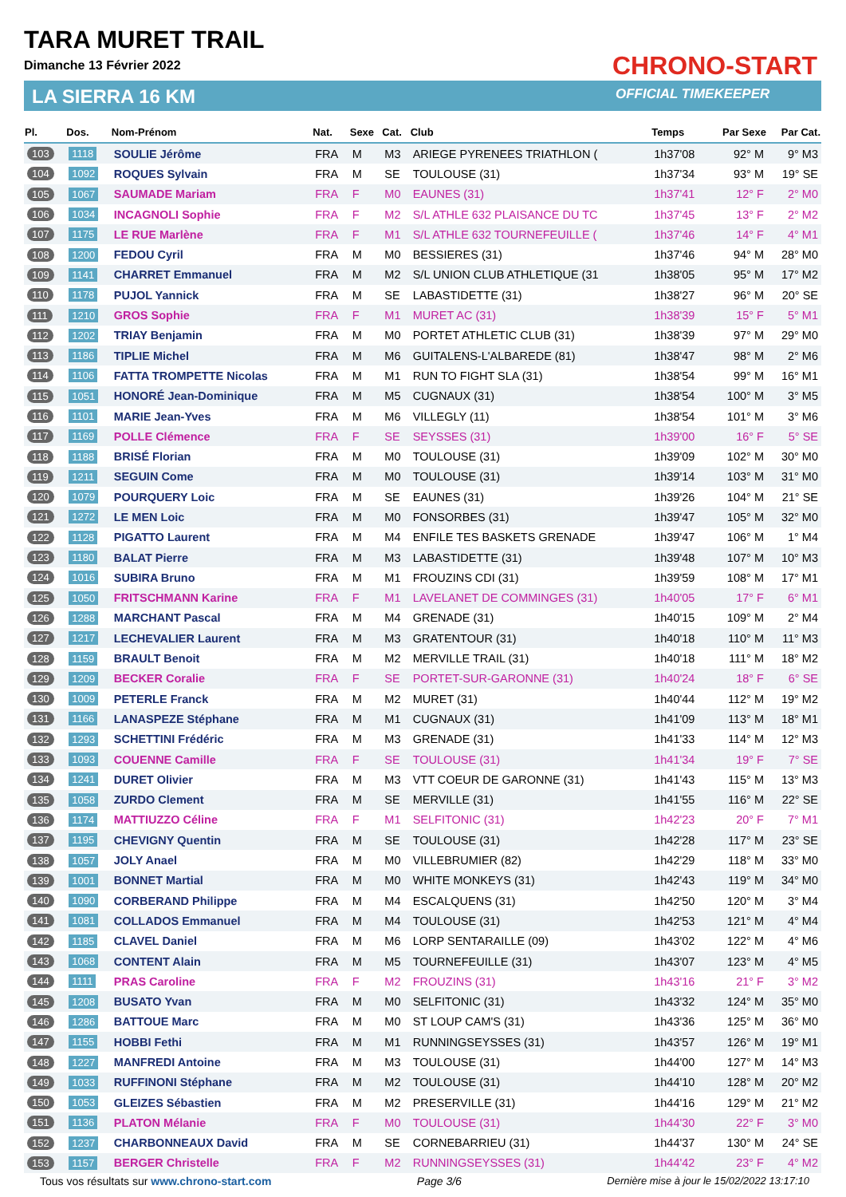TARA MURET TRAIL
Dimanche 13 Février 2022
LA SIERRA 16 KM
CHRONO-START
OFFICIAL TIMEKEEPER
| Pl. | Dos. | Nom-Prénom | Nat. | Sexe | Cat. | Club | Temps | Par Sexe | Par Cat. |
| --- | --- | --- | --- | --- | --- | --- | --- | --- | --- |
| 103 | 1118 | SOULIE Jérôme | FRA | M | M3 | ARIEGE PYRENEES TRIATHLON ( | 1h37'08 | 92° M | 9° M3 |
| 104 | 1092 | ROQUES Sylvain | FRA | M | SE | TOULOUSE (31) | 1h37'34 | 93° M | 19° SE |
| 105 | 1067 | SAUMADE Mariam | FRA | F | M0 | EAUNES (31) | 1h37'41 | 12° F | 2° M0 |
| 106 | 1034 | INCAGNOLI Sophie | FRA | F | M2 | S/L ATHLE 632 PLAISANCE DU TC | 1h37'45 | 13° F | 2° M2 |
| 107 | 1175 | LE RUE Marlène | FRA | F | M1 | S/L ATHLE 632 TOURNEFEUILLE ( | 1h37'46 | 14° F | 4° M1 |
| 108 | 1200 | FEDOU Cyril | FRA | M | M0 | BESSIERES (31) | 1h37'46 | 94° M | 28° M0 |
| 109 | 1141 | CHARRET Emmanuel | FRA | M | M2 | S/L UNION CLUB ATHLETIQUE (31 | 1h38'05 | 95° M | 17° M2 |
| 110 | 1178 | PUJOL Yannick | FRA | M | SE | LABASTIDETTE (31) | 1h38'27 | 96° M | 20° SE |
| 111 | 1210 | GROS Sophie | FRA | F | M1 | MURET AC (31) | 1h38'39 | 15° F | 5° M1 |
| 112 | 1202 | TRIAY Benjamin | FRA | M | M0 | PORTET ATHLETIC CLUB (31) | 1h38'39 | 97° M | 29° M0 |
| 113 | 1186 | TIPLIE Michel | FRA | M | M6 | GUITALENS-L'ALBAREDE (81) | 1h38'47 | 98° M | 2° M6 |
| 114 | 1106 | FATTA TROMPETTE Nicolas | FRA | M | M1 | RUN TO FIGHT SLA (31) | 1h38'54 | 99° M | 16° M1 |
| 115 | 1051 | HONORÉ Jean-Dominique | FRA | M | M5 | CUGNAUX (31) | 1h38'54 | 100° M | 3° M5 |
| 116 | 1101 | MARIE Jean-Yves | FRA | M | M6 | VILLEGLY (11) | 1h38'54 | 101° M | 3° M6 |
| 117 | 1169 | POLLE Clémence | FRA | F | SE | SEYSSES (31) | 1h39'00 | 16° F | 5° SE |
| 118 | 1188 | BRISÉ Florian | FRA | M | M0 | TOULOUSE (31) | 1h39'09 | 102° M | 30° M0 |
| 119 | 1211 | SEGUIN Come | FRA | M | M0 | TOULOUSE (31) | 1h39'14 | 103° M | 31° M0 |
| 120 | 1079 | POURQUERY Loic | FRA | M | SE | EAUNES (31) | 1h39'26 | 104° M | 21° SE |
| 121 | 1272 | LE MEN Loic | FRA | M | M0 | FONSORBES (31) | 1h39'47 | 105° M | 32° M0 |
| 122 | 1128 | PIGATTO Laurent | FRA | M | M4 | ENFILE TES BASKETS GRENADE | 1h39'47 | 106° M | 1° M4 |
| 123 | 1180 | BALAT Pierre | FRA | M | M3 | LABASTIDETTE (31) | 1h39'48 | 107° M | 10° M3 |
| 124 | 1016 | SUBIRA Bruno | FRA | M | M1 | FROUZINS CDI (31) | 1h39'59 | 108° M | 17° M1 |
| 125 | 1050 | FRITSCHMANN Karine | FRA | F | M1 | LAVELANET DE COMMINGES (31) | 1h40'05 | 17° F | 6° M1 |
| 126 | 1288 | MARCHANT Pascal | FRA | M | M4 | GRENADE (31) | 1h40'15 | 109° M | 2° M4 |
| 127 | 1217 | LECHEVALIER Laurent | FRA | M | M3 | GRATENTOUR (31) | 1h40'18 | 110° M | 11° M3 |
| 128 | 1159 | BRAULT Benoit | FRA | M | M2 | MERVILLE TRAIL (31) | 1h40'18 | 111° M | 18° M2 |
| 129 | 1209 | BECKER Coralie | FRA | F | SE | PORTET-SUR-GARONNE (31) | 1h40'24 | 18° F | 6° SE |
| 130 | 1009 | PETERLE Franck | FRA | M | M2 | MURET (31) | 1h40'44 | 112° M | 19° M2 |
| 131 | 1166 | LANASPEZE Stéphane | FRA | M | M1 | CUGNAUX (31) | 1h41'09 | 113° M | 18° M1 |
| 132 | 1293 | SCHETTINI Frédéric | FRA | M | M3 | GRENADE (31) | 1h41'33 | 114° M | 12° M3 |
| 133 | 1093 | COUENNE Camille | FRA | F | SE | TOULOUSE (31) | 1h41'34 | 19° F | 7° SE |
| 134 | 1241 | DURET Olivier | FRA | M | M3 | VTT COEUR DE GARONNE (31) | 1h41'43 | 115° M | 13° M3 |
| 135 | 1058 | ZURDO Clement | FRA | M | SE | MERVILLE (31) | 1h41'55 | 116° M | 22° SE |
| 136 | 1174 | MATTIUZZO Céline | FRA | F | M1 | SELFITONIC (31) | 1h42'23 | 20° F | 7° M1 |
| 137 | 1195 | CHEVIGNY Quentin | FRA | M | SE | TOULOUSE (31) | 1h42'28 | 117° M | 23° SE |
| 138 | 1057 | JOLY Anael | FRA | M | M0 | VILLEBRUMIER (82) | 1h42'29 | 118° M | 33° M0 |
| 139 | 1001 | BONNET Martial | FRA | M | M0 | WHITE MONKEYS (31) | 1h42'43 | 119° M | 34° M0 |
| 140 | 1090 | CORBERAND Philippe | FRA | M | M4 | ESCALQUENS (31) | 1h42'50 | 120° M | 3° M4 |
| 141 | 1081 | COLLADOS Emmanuel | FRA | M | M4 | TOULOUSE (31) | 1h42'53 | 121° M | 4° M4 |
| 142 | 1185 | CLAVEL Daniel | FRA | M | M6 | LORP SENTARAILLE (09) | 1h43'02 | 122° M | 4° M6 |
| 143 | 1068 | CONTENT Alain | FRA | M | M5 | TOURNEFEUILLE (31) | 1h43'07 | 123° M | 4° M5 |
| 144 | 1111 | PRAS Caroline | FRA | F | M2 | FROUZINS (31) | 1h43'16 | 21° F | 3° M2 |
| 145 | 1208 | BUSATO Yvan | FRA | M | M0 | SELFITONIC (31) | 1h43'32 | 124° M | 35° M0 |
| 146 | 1286 | BATTOUE Marc | FRA | M | M0 | ST LOUP CAM'S (31) | 1h43'36 | 125° M | 36° M0 |
| 147 | 1155 | HOBBI Fethi | FRA | M | M1 | RUNNINGSEYSSES (31) | 1h43'57 | 126° M | 19° M1 |
| 148 | 1227 | MANFREDI Antoine | FRA | M | M3 | TOULOUSE (31) | 1h44'00 | 127° M | 14° M3 |
| 149 | 1033 | RUFFINONI Stéphane | FRA | M | M2 | TOULOUSE (31) | 1h44'10 | 128° M | 20° M2 |
| 150 | 1053 | GLEIZES Sébastien | FRA | M | M2 | PRESERVILLE (31) | 1h44'16 | 129° M | 21° M2 |
| 151 | 1136 | PLATON Mélanie | FRA | F | M0 | TOULOUSE (31) | 1h44'30 | 22° F | 3° M0 |
| 152 | 1237 | CHARBONNEAUX David | FRA | M | SE | CORNEBARRIEU (31) | 1h44'37 | 130° M | 24° SE |
| 153 | 1157 | BERGER Christelle | FRA | F | M2 | RUNNINGSEYSSES (31) | 1h44'42 | 23° F | 4° M2 |
Tous vos résultats sur www.chrono-start.com Page 3/6 Dernière mise à jour le 15/02/2022 13:17:10